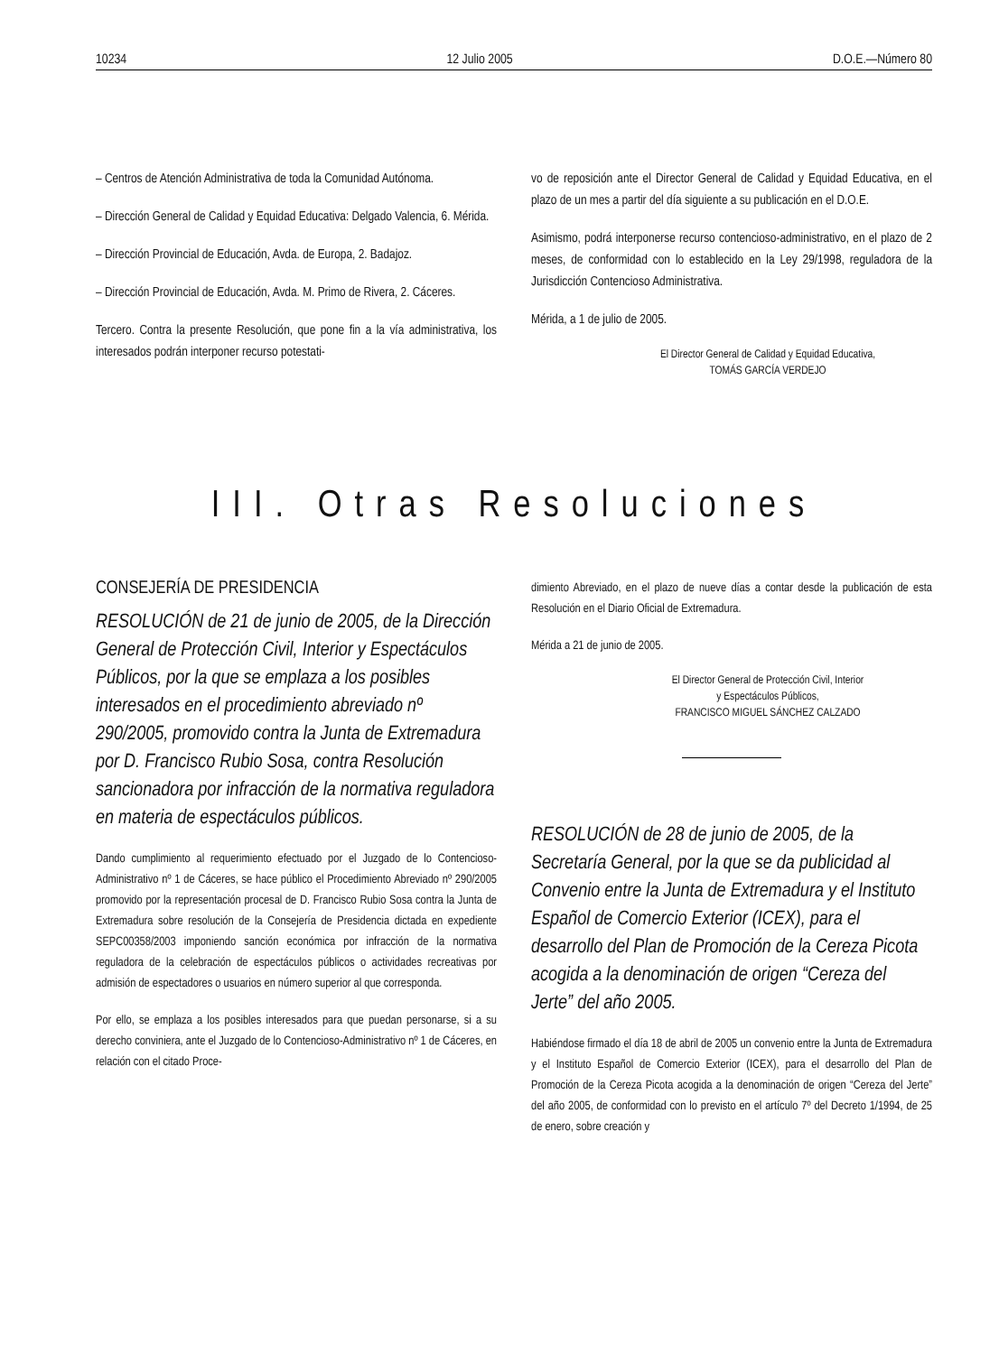10234 12 Julio 2005 D.O.E.—Número 80
– Centros de Atención Administrativa de toda la Comunidad Autónoma.
– Dirección General de Calidad y Equidad Educativa: Delgado Valencia, 6. Mérida.
– Dirección Provincial de Educación, Avda. de Europa, 2. Badajoz.
– Dirección Provincial de Educación, Avda. M. Primo de Rivera, 2. Cáceres.
Tercero. Contra la presente Resolución, que pone fin a la vía administrativa, los interesados podrán interponer recurso potestati-
vo de reposición ante el Director General de Calidad y Equidad Educativa, en el plazo de un mes a partir del día siguiente a su publicación en el D.O.E.
Asimismo, podrá interponerse recurso contencioso-administrativo, en el plazo de 2 meses, de conformidad con lo establecido en la Ley 29/1998, reguladora de la Jurisdicción Contencioso Administrativa.
Mérida, a 1 de julio de 2005.
El Director General de Calidad y Equidad Educativa,
TOMÁS GARCÍA VERDEJO
III. Otras Resoluciones
CONSEJERÍA DE PRESIDENCIA
RESOLUCIÓN de 21 de junio de 2005, de la Dirección General de Protección Civil, Interior y Espectáculos Públicos, por la que se emplaza a los posibles interesados en el procedimiento abreviado nº 290/2005, promovido contra la Junta de Extremadura por D. Francisco Rubio Sosa, contra Resolución sancionadora por infracción de la normativa reguladora en materia de espectáculos públicos.
Dando cumplimiento al requerimiento efectuado por el Juzgado de lo Contencioso-Administrativo nº 1 de Cáceres, se hace público el Procedimiento Abreviado nº 290/2005 promovido por la representación procesal de D. Francisco Rubio Sosa contra la Junta de Extremadura sobre resolución de la Consejería de Presidencia dictada en expediente SEPC00358/2003 imponiendo sanción económica por infracción de la normativa reguladora de la celebración de espectáculos públicos o actividades recreativas por admisión de espectadores o usuarios en número superior al que corresponda.
Por ello, se emplaza a los posibles interesados para que puedan personarse, si a su derecho conviniera, ante el Juzgado de lo Contencioso-Administrativo nº 1 de Cáceres, en relación con el citado Proce-
dimiento Abreviado, en el plazo de nueve días a contar desde la publicación de esta Resolución en el Diario Oficial de Extremadura.
Mérida a 21 de junio de 2005.
El Director General de Protección Civil, Interior
y Espectáculos Públicos,
FRANCISCO MIGUEL SÁNCHEZ CALZADO
RESOLUCIÓN de 28 de junio de 2005, de la Secretaría General, por la que se da publicidad al Convenio entre la Junta de Extremadura y el Instituto Español de Comercio Exterior (ICEX), para el desarrollo del Plan de Promoción de la Cereza Picota acogida a la denominación de origen “Cereza del Jerte” del año 2005.
Habiéndose firmado el día 18 de abril de 2005 un convenio entre la Junta de Extremadura y el Instituto Español de Comercio Exterior (ICEX), para el desarrollo del Plan de Promoción de la Cereza Picota acogida a la denominación de origen “Cereza del Jerte” del año 2005, de conformidad con lo previsto en el artículo 7º del Decreto 1/1994, de 25 de enero, sobre creación y